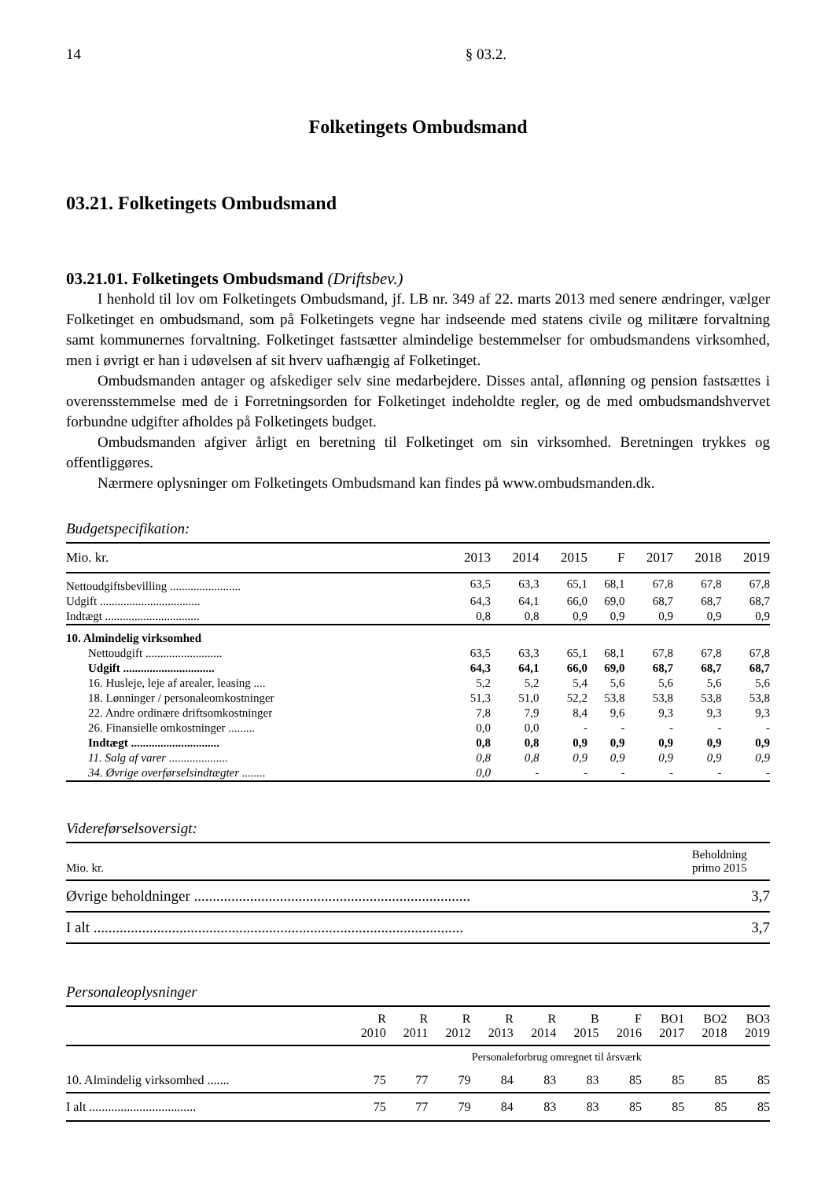14 § 03.2.
Folketingets Ombudsmand
03.21. Folketingets Ombudsmand
03.21.01. Folketingets Ombudsmand (Driftsbev.)
I henhold til lov om Folketingets Ombudsmand, jf. LB nr. 349 af 22. marts 2013 med senere ændringer, vælger Folketinget en ombudsmand, som på Folketingets vegne har indseende med statens civile og militære forvaltning samt kommunernes forvaltning. Folketinget fastsætter almindelige bestemmelser for ombudsmandens virksomhed, men i øvrigt er han i udøvelsen af sit hverv uafhængig af Folketinget.
Ombudsmanden antager og afskediger selv sine medarbejdere. Disses antal, aflønning og pension fastsættes i overensstemmelse med de i Forretningsorden for Folketinget indeholdte regler, og de med ombudsmandshvervet forbundne udgifter afholdes på Folketingets budget.
Ombudsmanden afgiver årligt en beretning til Folketinget om sin virksomhed. Beretningen trykkes og offentliggøres.
Nærmere oplysninger om Folketingets Ombudsmand kan findes på www.ombudsmanden.dk.
Budgetspecifikation:
| Mio. kr. | 2013 | 2014 | 2015 | F | 2017 | 2018 | 2019 |
| --- | --- | --- | --- | --- | --- | --- | --- |
| Nettoudgiftsbevilling ........................ | 63,5 | 63,3 | 65,1 | 68,1 | 67,8 | 67,8 | 67,8 |
| Udgift .................................. | 64,3 | 64,1 | 66,0 | 69,0 | 68,7 | 68,7 | 68,7 |
| Indtægt ................................ | 0,8 | 0,8 | 0,9 | 0,9 | 0,9 | 0,9 | 0,9 |
| 10. Almindelig virksomhed | | | | | | | |
| Nettoudgift .......................... | 63,5 | 63,3 | 65,1 | 68,1 | 67,8 | 67,8 | 67,8 |
| Udgift ............................... | 64,3 | 64,1 | 66,0 | 69,0 | 68,7 | 68,7 | 68,7 |
| 16. Husleje, leje af arealer, leasing .... | 5,2 | 5,2 | 5,4 | 5,6 | 5,6 | 5,6 | 5,6 |
| 18. Lønninger / personaleomkostninger | 51,3 | 51,0 | 52,2 | 53,8 | 53,8 | 53,8 | 53,8 |
| 22. Andre ordinære driftsomkostninger | 7,8 | 7,9 | 8,4 | 9,6 | 9,3 | 9,3 | 9,3 |
| 26. Finansielle omkostninger ......... | 0,0 | 0,0 | - | - | - | - | - |
| Indtægt .............................. | 0,8 | 0,8 | 0,9 | 0,9 | 0,9 | 0,9 | 0,9 |
| 11. Salg af varer .................... | 0,8 | 0,8 | 0,9 | 0,9 | 0,9 | 0,9 | 0,9 |
| 34. Øvrige overførselsindtægter ........ | 0,0 | - | - | - | - | - | - |
Videreførselsoversigt:
| Mio. kr. | Beholdning primo 2015 |
| --- | --- |
| Øvrige beholdninger .......................................................................... | 3,7 |
| I alt ................................................................................................... | 3,7 |
Personaleoplysninger
| | R 2010 | R 2011 | R 2012 | R 2013 | R 2014 | B 2015 | F 2016 | BO1 2017 | BO2 2018 | BO3 2019 |
| --- | --- | --- | --- | --- | --- | --- | --- | --- | --- | --- |
| | Personaleforbrug omregnet til årsværk | | | | | | | | | |
| 10. Almindelig virksomhed ....... | 75 | 77 | 79 | 84 | 83 | 83 | 85 | 85 | 85 | 85 |
| I alt .................................. | 75 | 77 | 79 | 84 | 83 | 83 | 85 | 85 | 85 | 85 |